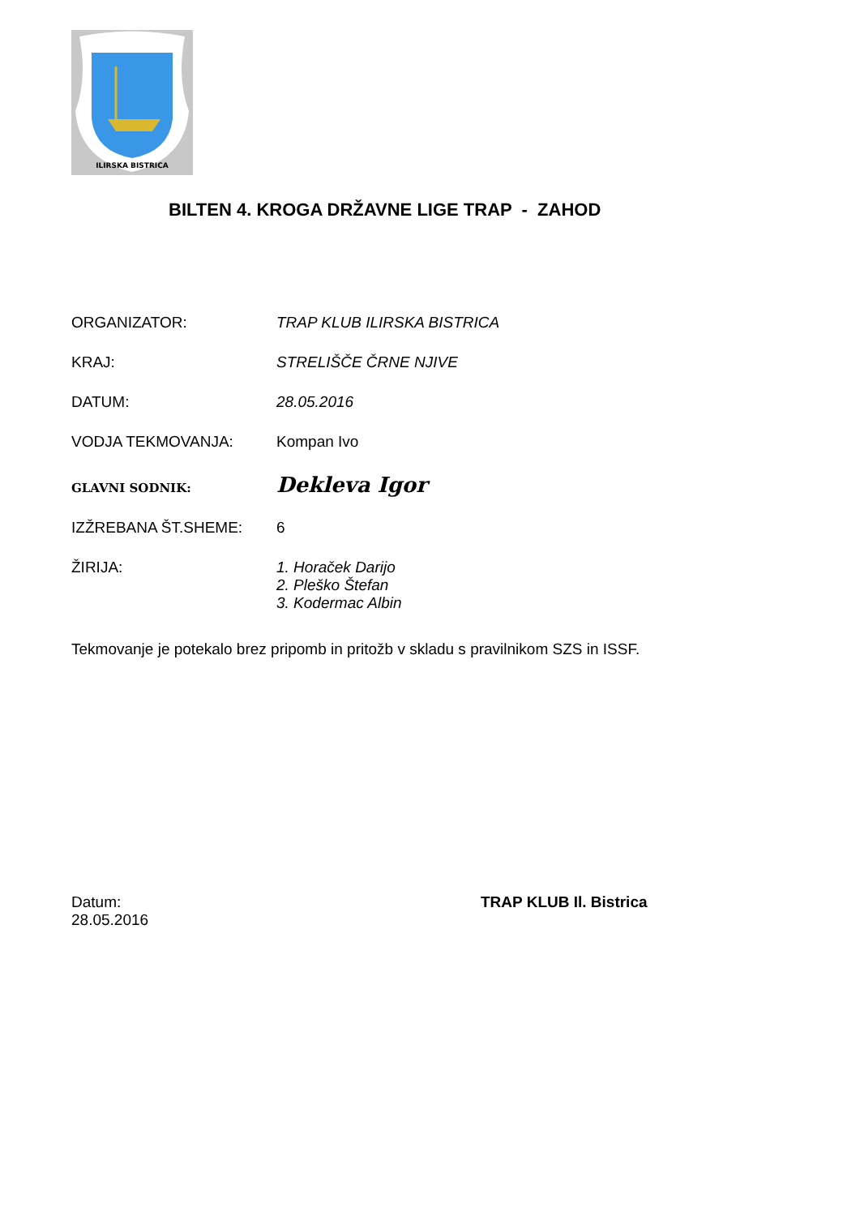ILIRSKA BISTRICA
BILTEN 4. KROGA DRŽAVNE LIGE TRAP - ZAHOD
ORGANIZATOR: TRAP KLUB ILIRSKA BISTRICA
KRAJ: STRELIŠČE ČRNE NJIVE
DATUM: 28.05.2016
VODJA TEKMOVANJA: Kompan Ivo
GLAVNI SODNIK:
Dekleva Igor
IZŽREBANA ŠT.SHEME: 6
ŽIRIJA: 1. Horaček Darijo
2. Pleško Štefan
3. Kodermac Albin
Tekmovanje je potekalo brez pripomb in pritožb v skladu s pravilnikom SZS in ISSF.
Datum:
28.05.2016
TRAP KLUB Il. Bistrica